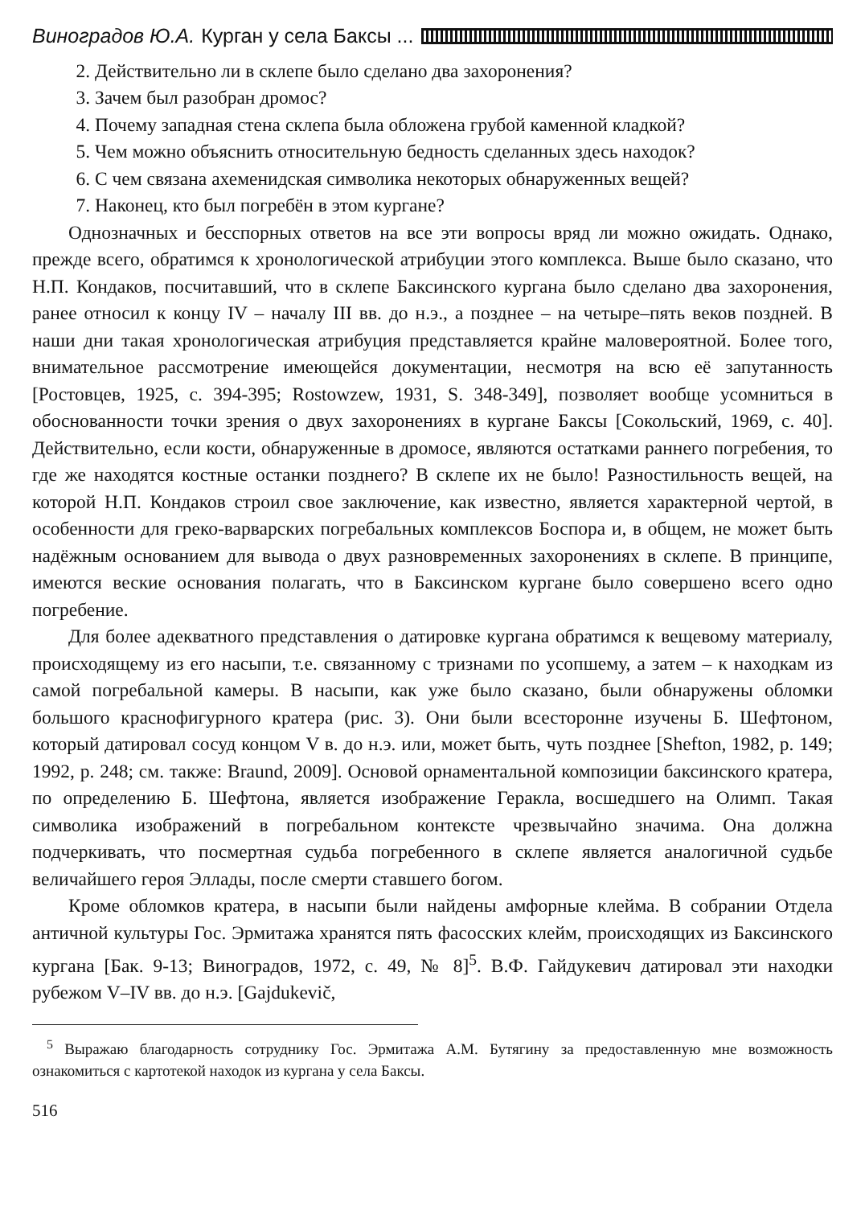Виноградов Ю.А. Курган у села Баксы ...
2. Действительно ли в склепе было сделано два захоронения?
3. Зачем был разобран дромос?
4. Почему западная стена склепа была обложена грубой каменной кладкой?
5. Чем можно объяснить относительную бедность сделанных здесь находок?
6. С чем связана ахеменидская символика некоторых обнаруженных вещей?
7. Наконец, кто был погребён в этом кургане?
Однозначных и бесспорных ответов на все эти вопросы вряд ли можно ожидать. Однако, прежде всего, обратимся к хронологической атрибуции этого комплекса. Выше было сказано, что Н.П. Кондаков, посчитавший, что в склепе Баксинского кургана было сделано два захоронения, ранее относил к концу IV – началу III вв. до н.э., а позднее – на четыре–пять веков поздней. В наши дни такая хронологическая атрибуция представляется крайне маловероятной. Более того, внимательное рассмотрение имеющейся документации, несмотря на всю её запутанность [Ростовцев, 1925, с. 394-395; Rostowzew, 1931, S. 348-349], позволяет вообще усомниться в обоснованности точки зрения о двух захоронениях в кургане Баксы [Сокольский, 1969, с. 40]. Действительно, если кости, обнаруженные в дромосе, являются остатками раннего погребения, то где же находятся костные останки позднего? В склепе их не было! Разностильность вещей, на которой Н.П. Кондаков строил свое заключение, как известно, является характерной чертой, в особенности для греко-варварских погребальных комплексов Боспора и, в общем, не может быть надёжным основанием для вывода о двух разновременных захоронениях в склепе. В принципе, имеются веские основания полагать, что в Баксинском кургане было совершено всего одно погребение.
Для более адекватного представления о датировке кургана обратимся к вещевому материалу, происходящему из его насыпи, т.е. связанному с тризнами по усопшему, а затем – к находкам из самой погребальной камеры. В насыпи, как уже было сказано, были обнаружены обломки большого краснофигурного кратера (рис. 3). Они были всесторонне изучены Б. Шефтоном, который датировал сосуд концом V в. до н.э. или, может быть, чуть позднее [Shefton, 1982, p. 149; 1992, p. 248; см. также: Braund, 2009]. Основой орнаментальной композиции баксинского кратера, по определению Б. Шефтона, является изображение Геракла, восшедшего на Олимп. Такая символика изображений в погребальном контексте чрезвычайно значима. Она должна подчеркивать, что посмертная судьба погребенного в склепе является аналогичной судьбе величайшего героя Эллады, после смерти ставшего богом.
Кроме обломков кратера, в насыпи были найдены амфорные клейма. В собрании Отдела античной культуры Гос. Эрмитажа хранятся пять фасосских клейм, происходящих из Баксинского кургана [Бак. 9-13; Виноградов, 1972, с. 49, № 8]<sup>5</sup>. В.Ф. Гайдукевич датировал эти находки рубежом V–IV вв. до н.э. [Gajdukevič,
<sup>5</sup> Выражаю благодарность сотруднику Гос. Эрмитажа А.М. Бутягину за предоставленную мне возможность ознакомиться с картотекой находок из кургана у села Баксы.
516